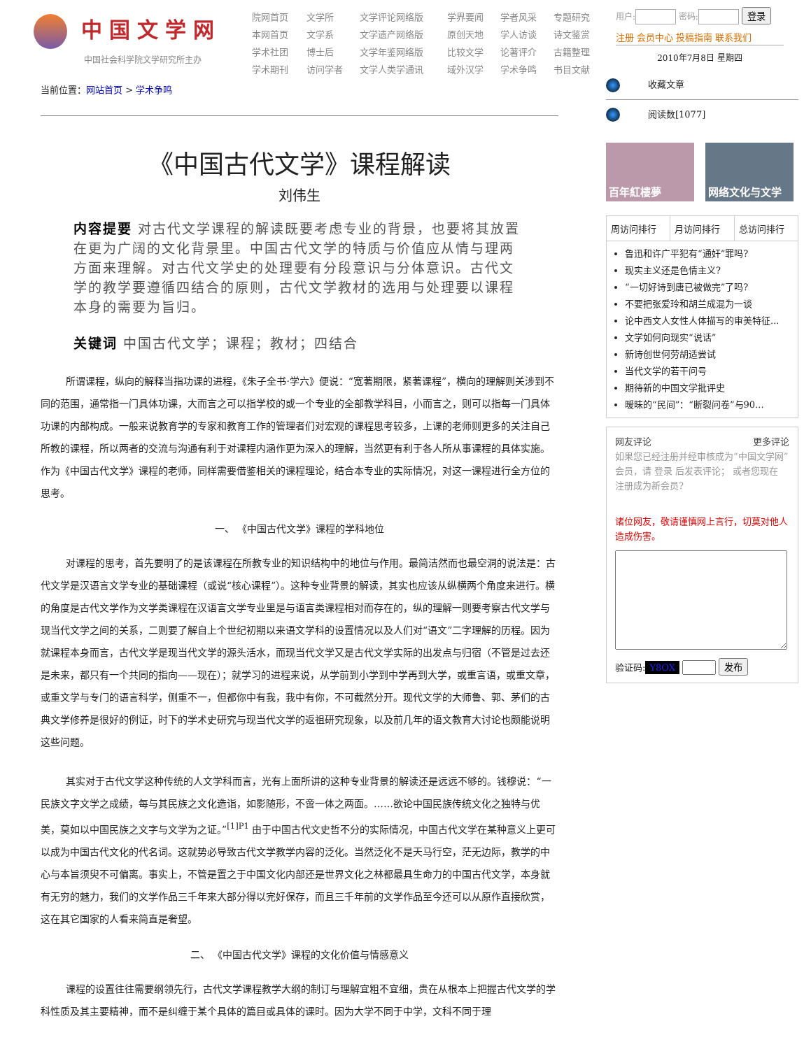中国文学网
中国社会科学院文学研究所主办
院网首页 文学所 文学评论网络版 学界要闻 学者风采 专题研究 本网首页 文学系 文学遗产网络版 原创天地 学人访谈 诗文鉴赏 学术社团 博士后 文学年鉴网络版 比较文学 论著评介 古籍整理 学术期刊 访问学者 文学人类学通讯 域外汉学 学术争鸣 书目文献
用户: 密码: 登录
注册 会员中心 投稿指南 联系我们
2010年7月8日 星期四
当前位置：网站首页 > 学术争鸣
《中国古代文学》课程解读
刘伟生
内容提要 对古代文学课程的解读既要考虑专业的背景，也要将其放置在更为广阔的文化背景里。中国古代文学的特质与价值应从情与理两方面来理解。对古代文学史的处理要有分段意识与分体意识。古代文学的教学要遵循四结合的原则，古代文学教材的选用与处理要以课程本身的需要为旨归。
关键词 中国古代文学；课程；教材；四结合
所谓课程，纵向的解释当指功课的进程，《朱子全书·学六》便说：“宽著期限，紧著课程”，横向的理解则关涉到不同的范围，通常指一门具体功课，大而言之可以指学校的或一个专业的全部教学科目，小而言之，则可以指每一门具体功课的内部构成。一般来说教育学的专家和教育工作的管理者们对宏观的课程思考较多，上课的老师则更多的关注自己所教的课程，所以两者的交流与沟通有利于对课程内涵作更为深入的理解，当然更有利于各人所从事课程的具体实施。作为《中国古代文学》课程的老师，同样需要借鉴相关的课程理论，结合本专业的实际情况，对这一课程进行全方位的思考。
一、 《中国古代文学》课程的学科地位
对课程的思考，首先要明了的是该课程在所教专业的知识结构中的地位与作用。最简洁然而也最空洞的说法是：古代文学是汉语言文学专业的基础课程（或说“核心课程”）。这种专业背景的解读，其实也应该从纵横两个角度来进行。横的角度是古代文学作为文学类课程在汉语言文学专业里是与语言类课程相对而存在的，纵的理解一则要考察古代文学与现当代文学之间的关系，二则要了解自上个世纪初期以来语文学科的设置情况以及人们对“语文”二字理解的历程。因为就课程本身而言，古代文学是现当代文学的源头活水，而现当代文学又是古代文学实际的出发点与归宿（不管是过去还是未来，都只有一个共同的指向——现在）；就学习的进程来说，从学前到小学到中学再到大学，或重言语，或重文章，或重文学与专门的语言科学，侧重不一，但都你中有我，我中有你，不可截然分开。现代文学的大师鲁、郭、茅们的古典文学修养是很好的例证，时下的学术史研究与现当代文学的返祖研究现象，以及前几年的语文教育大讨论也颇能说明这些问题。
其实对于古代文学这种传统的人文学科而言，光有上面所讲的这种专业背景的解读还是远远不够的。钱穆说：“一民族文字文学之成绩，每与其民族之文化造诣，如影随形，不啻一体之两面。……欲论中国民族传统文化之独特与优美，莫如以中国民族之文字与文学为之证。”<sup>[1]P1</sup> 由于中国古代文史哲不分的实际情况，中国古代文学在某种意义上更可以成为中国古代文化的代名词。这就势必导致古代文学教学内容的泛化。当然泛化不是天马行空，茫无边际，教学的中心与本旨须臾不可偏离。事实上，不管是置之于中国文化内部还是世界文化之林都最具生命力的中国古代文学，本身就有无穷的魅力，我们的文学作品三千年来大部分得以完好保存，而且三千年前的文学作品至今还可以从原作直接欣赏，这在其它国家的人看来简直是奢望。
二、 《中国古代文学》课程的文化价值与情感意义
课程的设置往往需要纲领先行，古代文学课程教学大纲的制订与理解宜粗不宜细，贵在从根本上把握古代文学的学科性质及其主要精神，而不是纠缠于某个具体的篇目或具体的课时。因为大学不同于中学，文科不同于理
收藏文章
阅读数[1077]
百年紅樓夢 网络文化与文学
周访问排行 月访问排行 总访问排行
鲁迅和许广平犯有“通奸”罪吗?
现实主义还是色情主义?
“一切好诗到唐已被做完”了吗?
不要把张爱玲和胡兰成混为一谈
论中西文人女性人体描写的审美特征...
文学如何向现实“说话”
新诗创世何劳胡适尝试
当代文学的若干问号
期待新的中国文学批评史
暧昧的“民间”：“断裂问卷”与90...
网友评论 更多评论
如果您已经注册并经审核成为“中国文学网”会员，请 登录 后发表评论； 或者您现在 注册成为新会员?
诸位网友，敬请谨慎网上言行，切莫对他人造成伤害。
验证码: Y8OX 发布